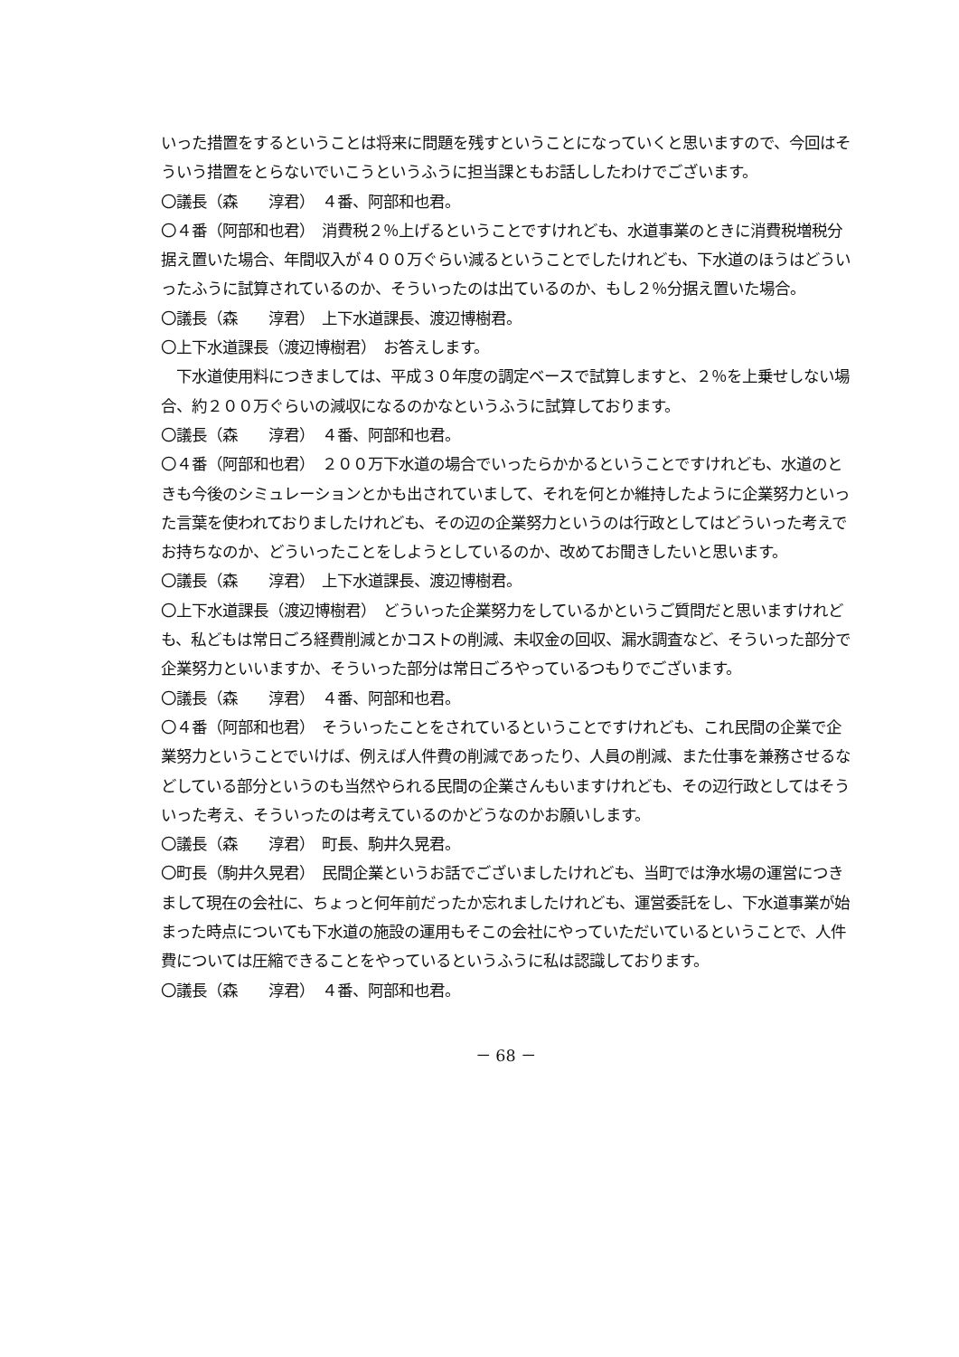いった措置をするということは将来に問題を残すということになっていくと思いますので、今回はそういう措置をとらないでいこうというふうに担当課ともお話ししたわけでございます。
〇議長（森　　淳君）　４番、阿部和也君。
〇４番（阿部和也君）　消費税２％上げるということですけれども、水道事業のときに消費税増税分据え置いた場合、年間収入が４００万ぐらい減るということでしたけれども、下水道のほうはどういったふうに試算されているのか、そういったのは出ているのか、もし２％分据え置いた場合。
〇議長（森　　淳君）　上下水道課長、渡辺博樹君。
〇上下水道課長（渡辺博樹君）　お答えします。
　下水道使用料につきましては、平成３０年度の調定ベースで試算しますと、２％を上乗せしない場合、約２００万ぐらいの減収になるのかなというふうに試算しております。
〇議長（森　　淳君）　４番、阿部和也君。
〇４番（阿部和也君）　２００万下水道の場合でいったらかかるということですけれども、水道のときも今後のシミュレーションとかも出されていまして、それを何とか維持したように企業努力といった言葉を使われておりましたけれども、その辺の企業努力というのは行政としてはどういった考えでお持ちなのか、どういったことをしようとしているのか、改めてお聞きしたいと思います。
〇議長（森　　淳君）　上下水道課長、渡辺博樹君。
〇上下水道課長（渡辺博樹君）　どういった企業努力をしているかというご質問だと思いますけれども、私どもは常日ごろ経費削減とかコストの削減、未収金の回収、漏水調査など、そういった部分で企業努力といいますか、そういった部分は常日ごろやっているつもりでございます。
〇議長（森　　淳君）　４番、阿部和也君。
〇４番（阿部和也君）　そういったことをされているということですけれども、これ民間の企業で企業努力ということでいけば、例えば人件費の削減であったり、人員の削減、また仕事を兼務させるなどしている部分というのも当然やられる民間の企業さんもいますけれども、その辺行政としてはそういった考え、そういったのは考えているのかどうなのかお願いします。
〇議長（森　　淳君）　町長、駒井久晃君。
〇町長（駒井久晃君）　民間企業というお話でございましたけれども、当町では浄水場の運営につきまして現在の会社に、ちょっと何年前だったか忘れましたけれども、運営委託をし、下水道事業が始まった時点についても下水道の施設の運用もそこの会社にやっていただいているということで、人件費については圧縮できることをやっているというふうに私は認識しております。
〇議長（森　　淳君）　４番、阿部和也君。
－ 68 －